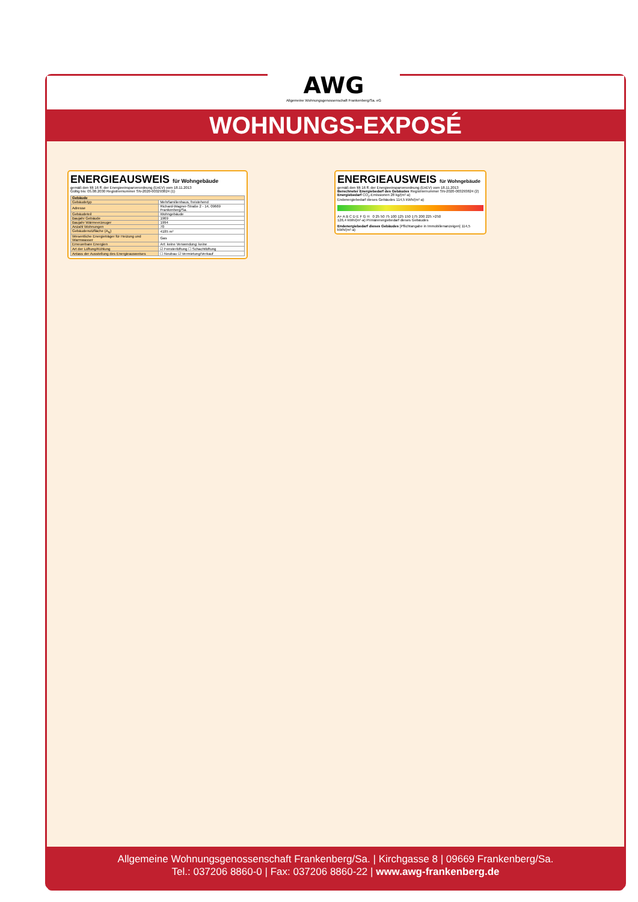AWG
Allgemeine Wohnungsgenossenschaft Frankenberg/Sa. eG
WOHNUNGS-EXPOSÉ
ENERGIEAUSWEIS für Wohngebäude
gemäß den §§ 16 ff. der Energieeinsparverordnung (EnEV) vom 18.11.2013
Gültig bis: 05.08.2030 Registriernummer SN-2020-003293824 (1)
| Gebäude | |
| Gebäudetyp | Mehrfamilienhaus, freistehend |
| Adresse | Richard-Wagner-Straße 2 - 14, 09669 Frankenberg/Sa. |
| Gebäudeteil | Wohngebäude |
| Baujahr Gebäude | 1969 |
| Baujahr Wärmeerzeuger | 1994 |
| Anzahl Wohnungen | 70 |
| Gebäudenutzfläche (A<sub>N</sub>) | 4185 m² |
| Wesentliche Energieträger für Heizung und Warmwasser | Gas |
| Erneuerbare Energien | Art: keine Verwendung: keine |
| Art der Lüftung/Kühlung | ☑ Fensterlüftung ☐ Schachtlüftung |
| Anlass der Ausstellung des Energieausweises | ☐ Neubau ☑ Vermietung/Verkauf |
ENERGIEAUSWEIS für Wohngebäude
gemäß den §§ 16 ff. der Energieeinsparverordnung (EnEV) vom 18.11.2013
Berechneter Energiebedarf des Gebäudes Registriernummer SN-2020-003293824 (2)
Energiebedarf CO<sub>2</sub>-Emissionen 28 kg/(m²·a)
Endenergiebedarf dieses Gebäudes 114,5 kWh/(m²·a)
A+ A B C D E F G H 0 25 50 75 100 125 150 175 200 225 >250
126,4 kWh/(m²·a) Primärenergiebedarf dieses Gebäudes
Endenergiebedarf dieses Gebäudes [Pflichtangabe in Immobilienanzeigen] 114,5 kWh/(m²·a)
Allgemeine Wohnungsgenossenschaft Frankenberg/Sa. | Kirchgasse 8 | 09669 Frankenberg/Sa.
Tel.: 037206 8860-0 | Fax: 037206 8860-22 | www.awg-frankenberg.de